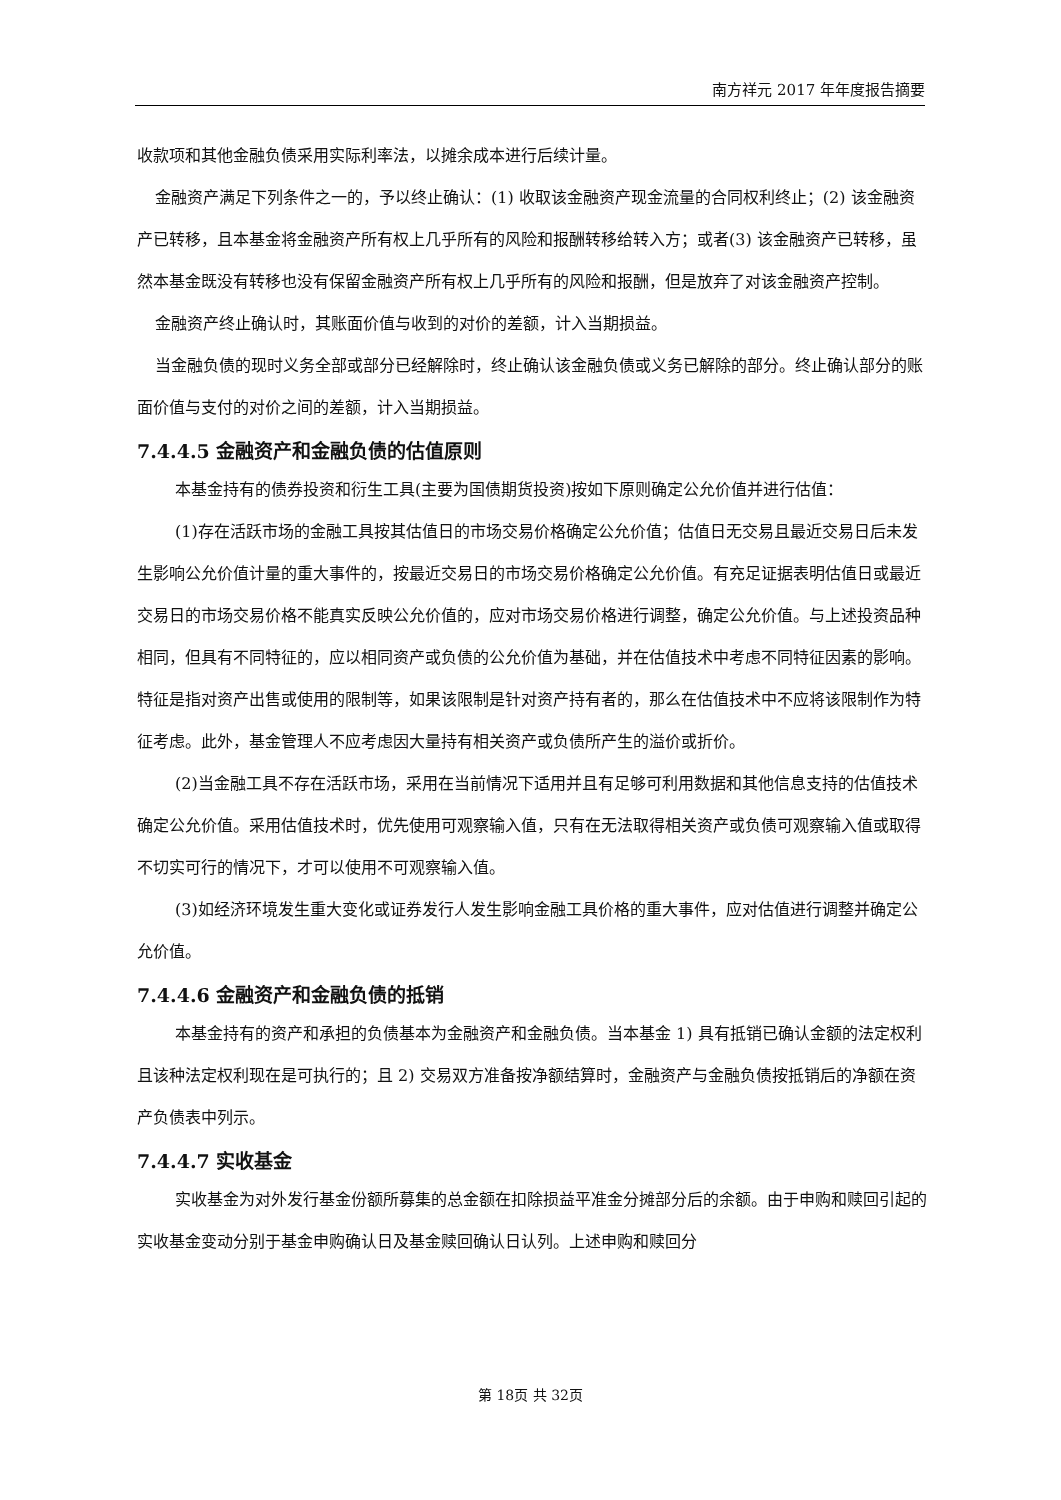南方祥元 2017 年年度报告摘要
收款项和其他金融负债采用实际利率法，以摊余成本进行后续计量。
金融资产满足下列条件之一的，予以终止确认：(1) 收取该金融资产现金流量的合同权利终止；(2) 该金融资产已转移，且本基金将金融资产所有权上几乎所有的风险和报酬转移给转入方；或者(3) 该金融资产已转移，虽然本基金既没有转移也没有保留金融资产所有权上几乎所有的风险和报酬，但是放弃了对该金融资产控制。
金融资产终止确认时，其账面价值与收到的对价的差额，计入当期损益。
当金融负债的现时义务全部或部分已经解除时，终止确认该金融负债或义务已解除的部分。终止确认部分的账面价值与支付的对价之间的差额，计入当期损益。
7.4.4.5 金融资产和金融负债的估值原则
本基金持有的债券投资和衍生工具(主要为国债期货投资)按如下原则确定公允价值并进行估值：
(1)存在活跃市场的金融工具按其估值日的市场交易价格确定公允价值；估值日无交易且最近交易日后未发生影响公允价值计量的重大事件的，按最近交易日的市场交易价格确定公允价值。有充足证据表明估值日或最近交易日的市场交易价格不能真实反映公允价值的，应对市场交易价格进行调整，确定公允价值。与上述投资品种相同，但具有不同特征的，应以相同资产或负债的公允价值为基础，并在估值技术中考虑不同特征因素的影响。特征是指对资产出售或使用的限制等，如果该限制是针对资产持有者的，那么在估值技术中不应将该限制作为特征考虑。此外，基金管理人不应考虑因大量持有相关资产或负债所产生的溢价或折价。
(2)当金融工具不存在活跃市场，采用在当前情况下适用并且有足够可利用数据和其他信息支持的估值技术确定公允价值。采用估值技术时，优先使用可观察输入值，只有在无法取得相关资产或负债可观察输入值或取得不切实可行的情况下，才可以使用不可观察输入值。
(3)如经济环境发生重大变化或证券发行人发生影响金融工具价格的重大事件，应对估值进行调整并确定公允价值。
7.4.4.6 金融资产和金融负债的抵销
本基金持有的资产和承担的负债基本为金融资产和金融负债。当本基金 1) 具有抵销已确认金额的法定权利且该种法定权利现在是可执行的；且 2) 交易双方准备按净额结算时，金融资产与金融负债按抵销后的净额在资产负债表中列示。
7.4.4.7 实收基金
实收基金为对外发行基金份额所募集的总金额在扣除损益平准金分摊部分后的余额。由于申购和赎回引起的实收基金变动分别于基金申购确认日及基金赎回确认日认列。上述申购和赎回分
第 18页 共 32页